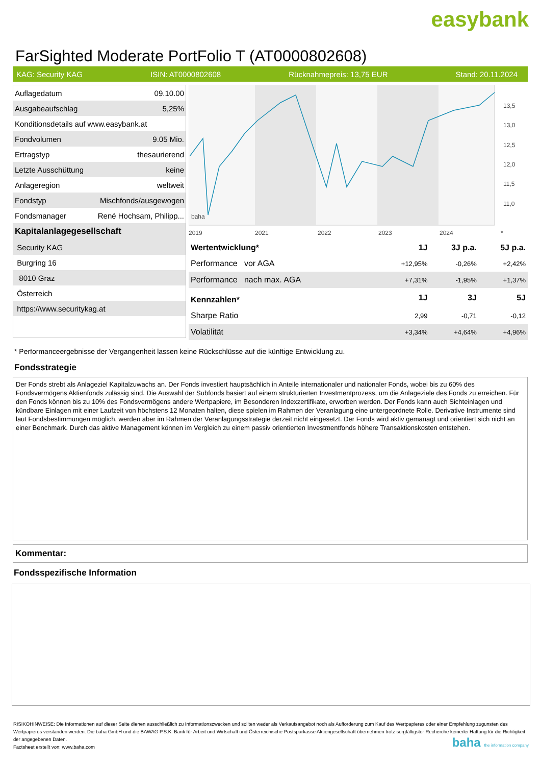easybank
FarSighted Moderate PortFolio T (AT0000802608)
KAG: Security KAG ISIN: AT0000802608 Rücknahmepreis: 13,75 EUR Stand: 20.11.2024
| Auflagedatum | 09.10.00 |
| Ausgabeaufschlag | 5,25% |
| Konditionsdetails auf www.easybank.at | |
| Fondvolumen | 9.05 Mio. |
| Ertragstyp | thesaurierend |
| Letzte Ausschüttung | keine |
| Anlageregion | weltweit |
| Fondstyp | Mischfonds/ausgewogen |
| Fondsmanager | René Hochsam, Philipp... |
| Kapitalanlagegesellschaft | |
| Security KAG | |
| Burgring 16 | |
| 8010 Graz | |
| Österreich | |
| https://www.securitykag.at | |
13,5
13,0
12,5
12,0
11,5
11,0
2019
2021
2022
2023
2024
*
baha
| Wertentwicklung* | 1J | 3J p.a. | 5J p.a. |
| --- | --- | --- | --- |
| Performance vor AGA | +12,95% | -0,26% | +2,42% |
| Performance nach max. AGA | +7,31% | -1,95% | +1,37% |
| Kennzahlen* | 1J | 3J | 5J |
| Sharpe Ratio | 2,99 | -0,71 | -0,12 |
| Volatilität | +3,34% | +4,64% | +4,96% |
* Performanceergebnisse der Vergangenheit lassen keine Rückschlüsse auf die künftige Entwicklung zu.
Fondsstrategie
Der Fonds strebt als Anlageziel Kapitalzuwachs an. Der Fonds investiert hauptsächlich in Anteile internationaler und nationaler Fonds, wobei bis zu 60% des Fondsvermögens Aktienfonds zulässig sind. Die Auswahl der Subfonds basiert auf einem strukturierten Investmentprozess, um die Anlageziele des Fonds zu erreichen. Für den Fonds können bis zu 10% des Fondsvermögens andere Wertpapiere, im Besonderen Indexzertifikate, erworben werden. Der Fonds kann auch Sichteinlagen und kündbare Einlagen mit einer Laufzeit von höchstens 12 Monaten halten, diese spielen im Rahmen der Veranlagung eine untergeordnete Rolle. Derivative Instrumente sind laut Fondsbestimmungen möglich, werden aber im Rahmen der Veranlagungsstrategie derzeit nicht eingesetzt. Der Fonds wird aktiv gemanagt und orientiert sich nicht an einer Benchmark. Durch das aktive Management können im Vergleich zu einem passiv orientierten Investmentfonds höhere Transaktionskosten entstehen.
Kommentar:
Fondsspezifische Information
RISIKOHINWEISE: Die Informationen auf dieser Seite dienen ausschließlich zu Informationszwecken und sollten weder als Verkaufsangebot noch als Aufforderung zum Kauf des Wertpapieres oder einer Empfehlung zugunsten des Wertpapieres verstanden werden. Die baha GmbH und die BAWAG P.S.K. Bank für Arbeit und Wirtschaft und Österreichische Postsparkasse Aktiengesellschaft übernehmen trotz sorgfältigster Recherche keinerlei Haftung für die Richtigkeit der angegebenen Daten.
Factsheet erstellt von: www.baha.com
baha the information company